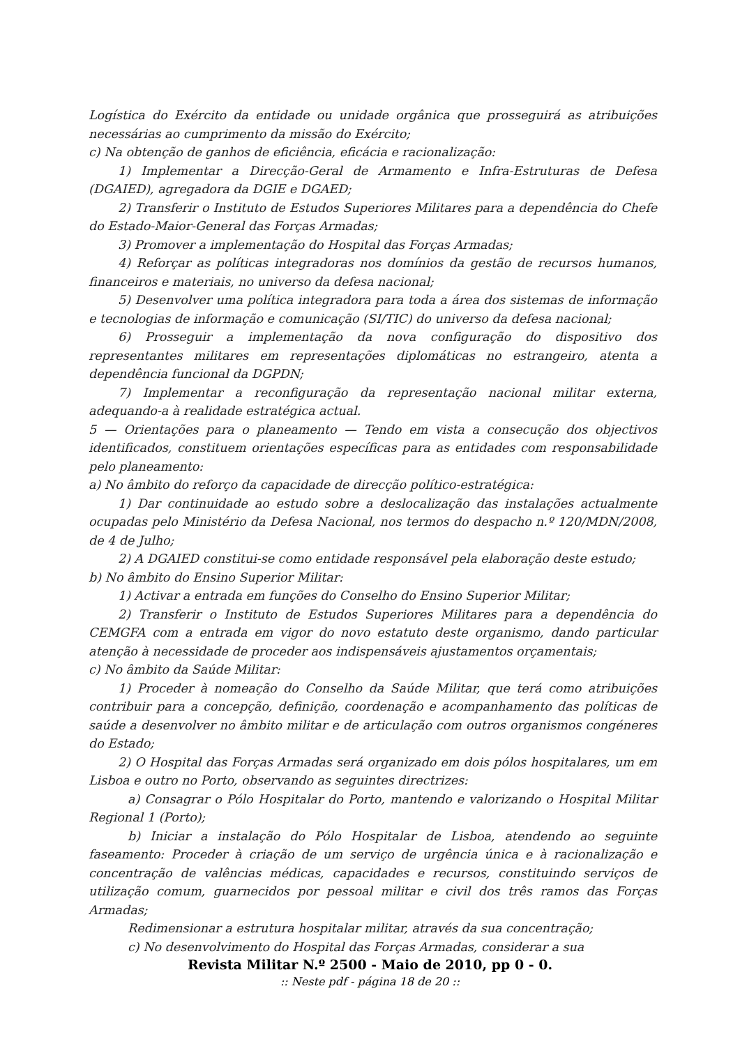Logística do Exército da entidade ou unidade orgânica que prosseguirá as atribuições necessárias ao cumprimento da missão do Exército;
c) Na obtenção de ganhos de eficiência, eficácia e racionalização:
1) Implementar a Direcção-Geral de Armamento e Infra-Estruturas de Defesa (DGAIED), agregadora da DGIE e DGAED;
2) Transferir o Instituto de Estudos Superiores Militares para a dependência do Chefe do Estado-Maior-General das Forças Armadas;
3) Promover a implementação do Hospital das Forças Armadas;
4) Reforçar as políticas integradoras nos domínios da gestão de recursos humanos, financeiros e materiais, no universo da defesa nacional;
5) Desenvolver uma política integradora para toda a área dos sistemas de informação e tecnologias de informação e comunicação (SI/TIC) do universo da defesa nacional;
6) Prosseguir a implementação da nova configuração do dispositivo dos representantes militares em representações diplomáticas no estrangeiro, atenta a dependência funcional da DGPDN;
7) Implementar a reconfiguração da representação nacional militar externa, adequando-a à realidade estratégica actual.
5 — Orientações para o planeamento — Tendo em vista a consecução dos objectivos identificados, constituem orientações específicas para as entidades com responsabilidade pelo planeamento:
a) No âmbito do reforço da capacidade de direcção político-estratégica:
1) Dar continuidade ao estudo sobre a deslocalização das instalações actualmente ocupadas pelo Ministério da Defesa Nacional, nos termos do despacho n.º 120/MDN/2008, de 4 de Julho;
2) A DGAIED constitui-se como entidade responsável pela elaboração deste estudo;
b) No âmbito do Ensino Superior Militar:
1) Activar a entrada em funções do Conselho do Ensino Superior Militar;
2) Transferir o Instituto de Estudos Superiores Militares para a dependência do CEMGFA com a entrada em vigor do novo estatuto deste organismo, dando particular atenção à necessidade de proceder aos indispensáveis ajustamentos orçamentais;
c) No âmbito da Saúde Militar:
1) Proceder à nomeação do Conselho da Saúde Militar, que terá como atribuições contribuir para a concepção, definição, coordenação e acompanhamento das políticas de saúde a desenvolver no âmbito militar e de articulação com outros organismos congéneres do Estado;
2) O Hospital das Forças Armadas será organizado em dois pólos hospitalares, um em Lisboa e outro no Porto, observando as seguintes directrizes:
a) Consagrar o Pólo Hospitalar do Porto, mantendo e valorizando o Hospital Militar Regional 1 (Porto);
b) Iniciar a instalação do Pólo Hospitalar de Lisboa, atendendo ao seguinte faseamento: Proceder à criação de um serviço de urgência única e à racionalização e concentração de valências médicas, capacidades e recursos, constituindo serviços de utilização comum, guarnecidos por pessoal militar e civil dos três ramos das Forças Armadas;
Redimensionar a estrutura hospitalar militar, através da sua concentração;
c) No desenvolvimento do Hospital das Forças Armadas, considerar a sua
Revista Militar N.º 2500 - Maio de 2010, pp 0 - 0.
:: Neste pdf - página 18 de 20 ::